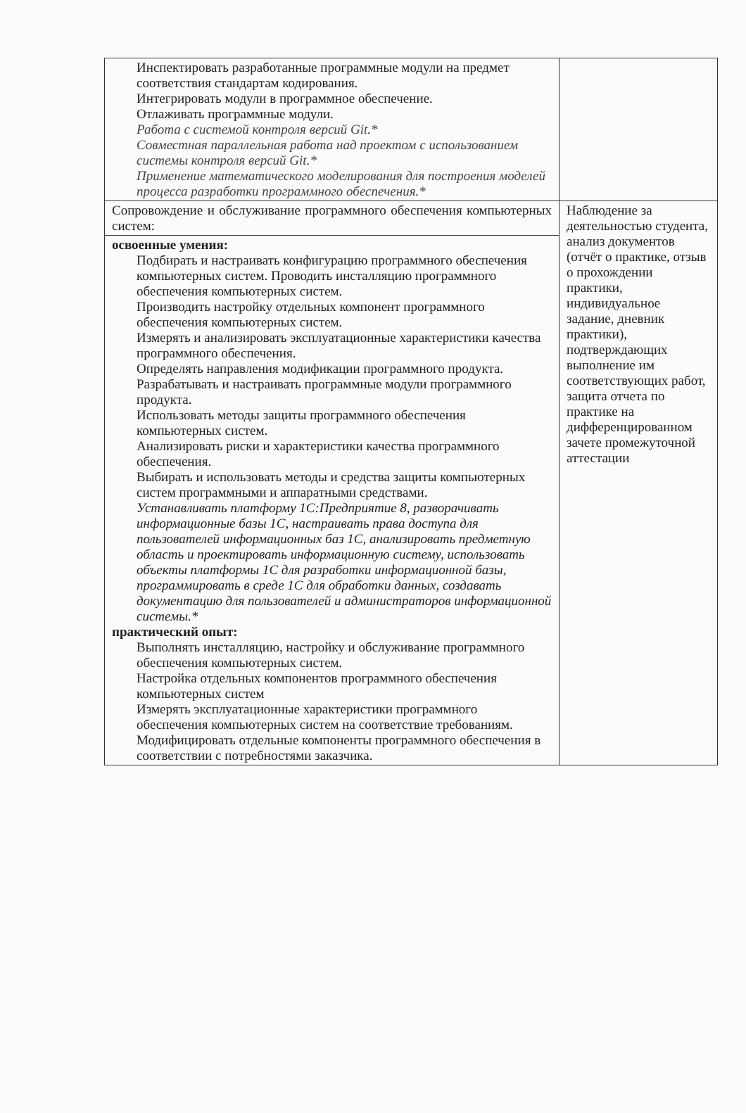| Инспектировать разработанные программные модули на предмет соответствия стандартам кодирования. Интегрировать модули в программное обеспечение. Отлаживать программные модули. Работа с системой контроля версий Git.* Совместная параллельная работа над проектом с использованием системы контроля версий Git.* Применение математического моделирования для построения моделей процесса разработки программного обеспечения.* | |
| Сопровождение и обслуживание программного обеспечения компьютерных систем: | Наблюдение за деятельностью студента, анализ документов (отчёт о практике, отзыв о прохождении практики, индивидуальное задание, дневник практики), подтверждающих выполнение им соответствующих работ, защита отчета по практике на дифференцированном зачете промежуточной аттестации |
| освоенные умения: Подбирать и настраивать конфигурацию программного обеспечения компьютерных систем. Проводить инсталляцию программного обеспечения компьютерных систем. Производить настройку отдельных компонент программного обеспечения компьютерных систем. Измерять и анализировать эксплуатационные характеристики качества программного обеспечения. Определять направления модификации программного продукта. Разрабатывать и настраивать программные модули программного продукта. Использовать методы защиты программного обеспечения компьютерных систем. Анализировать риски и характеристики качества программного обеспечения. Выбирать и использовать методы и средства защиты компьютерных систем программными и аппаратными средствами. Устанавливать платформу 1С:Предприятие 8, разворачивать информационные базы 1С, настраивать права доступа для пользователей информационных баз 1С, анализировать предметную область и проектировать информационную систему, использовать объекты платформы 1С для разработки информационной базы, программировать в среде 1С для обработки данных, создавать документацию для пользователей и администраторов информационной системы.* практический опыт: Выполнять инсталляцию, настройку и обслуживание программного обеспечения компьютерных систем. Настройка отдельных компонентов программного обеспечения компьютерных систем Измерять эксплуатационные характеристики программного обеспечения компьютерных систем на соответствие требованиям. Модифицировать отдельные компоненты программного обеспечения в соответствии с потребностями заказчика. | |